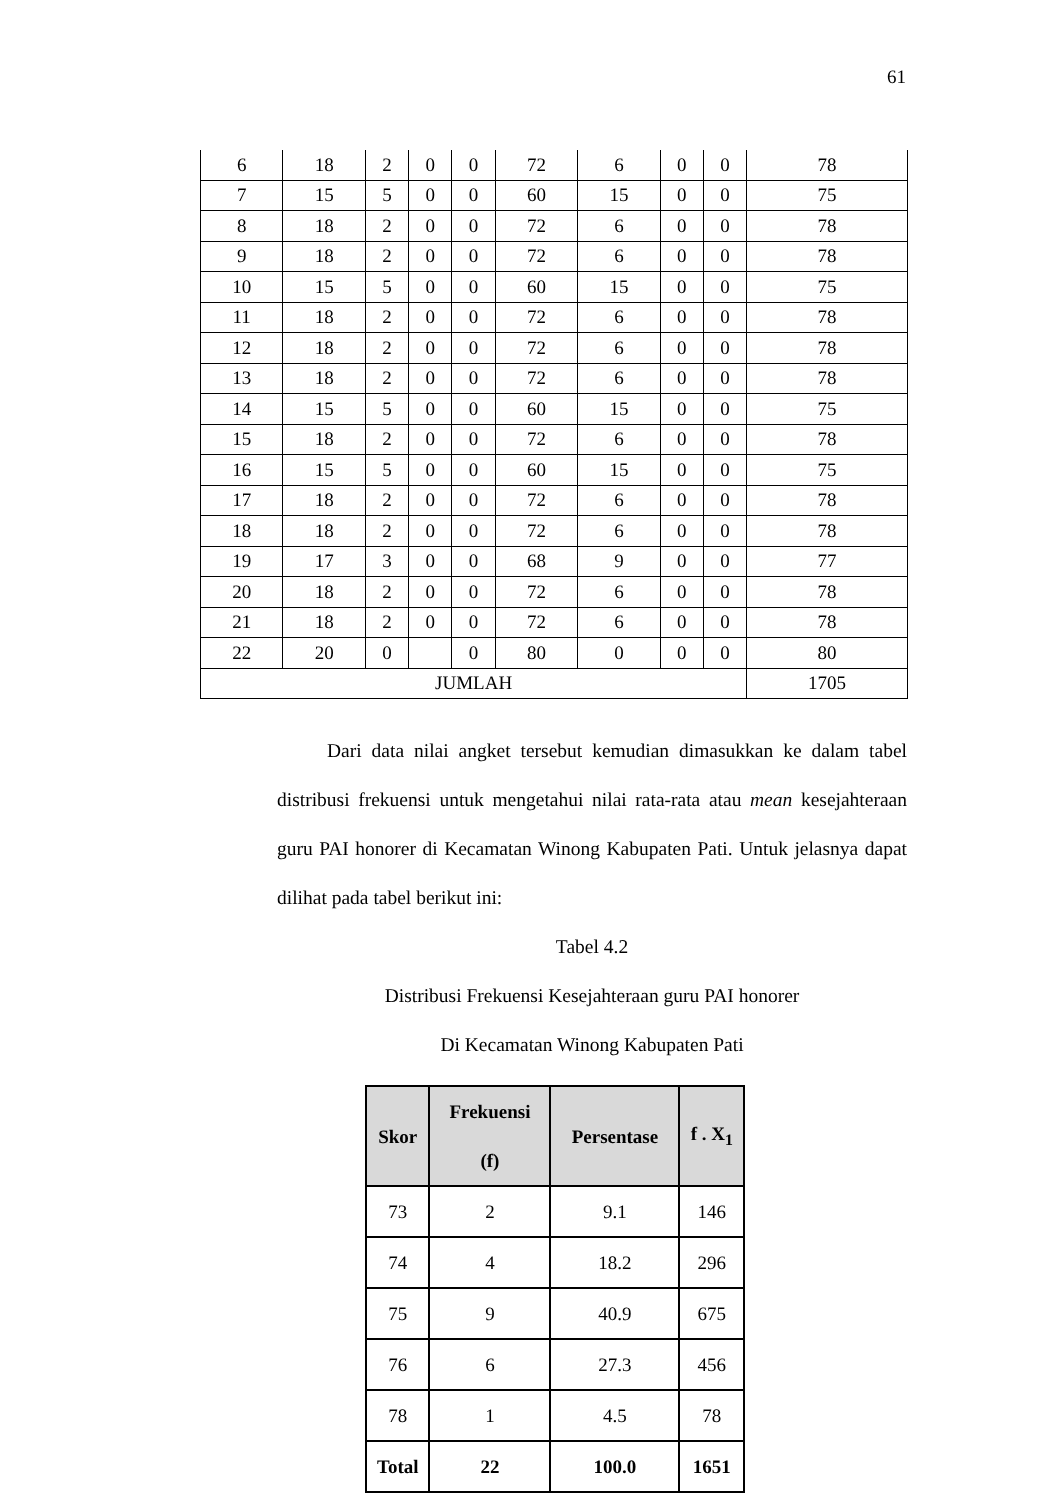61
| 6 | 18 | 2 | 0 | 0 | 72 | 6 | 0 | 0 | 78 |
| 7 | 15 | 5 | 0 | 0 | 60 | 15 | 0 | 0 | 75 |
| 8 | 18 | 2 | 0 | 0 | 72 | 6 | 0 | 0 | 78 |
| 9 | 18 | 2 | 0 | 0 | 72 | 6 | 0 | 0 | 78 |
| 10 | 15 | 5 | 0 | 0 | 60 | 15 | 0 | 0 | 75 |
| 11 | 18 | 2 | 0 | 0 | 72 | 6 | 0 | 0 | 78 |
| 12 | 18 | 2 | 0 | 0 | 72 | 6 | 0 | 0 | 78 |
| 13 | 18 | 2 | 0 | 0 | 72 | 6 | 0 | 0 | 78 |
| 14 | 15 | 5 | 0 | 0 | 60 | 15 | 0 | 0 | 75 |
| 15 | 18 | 2 | 0 | 0 | 72 | 6 | 0 | 0 | 78 |
| 16 | 15 | 5 | 0 | 0 | 60 | 15 | 0 | 0 | 75 |
| 17 | 18 | 2 | 0 | 0 | 72 | 6 | 0 | 0 | 78 |
| 18 | 18 | 2 | 0 | 0 | 72 | 6 | 0 | 0 | 78 |
| 19 | 17 | 3 | 0 | 0 | 68 | 9 | 0 | 0 | 77 |
| 20 | 18 | 2 | 0 | 0 | 72 | 6 | 0 | 0 | 78 |
| 21 | 18 | 2 | 0 | 0 | 72 | 6 | 0 | 0 | 78 |
| 22 | 20 | 0 | | 0 | 80 | 0 | 0 | 0 | 80 |
| JUMLAH | | | | | | | | | 1705 |
Dari data nilai angket tersebut kemudian dimasukkan ke dalam tabel distribusi frekuensi untuk mengetahui nilai rata-rata atau mean kesejahteraan guru PAI honorer di Kecamatan Winong Kabupaten Pati. Untuk jelasnya dapat dilihat pada tabel berikut ini:
Tabel 4.2
Distribusi Frekuensi Kesejahteraan guru PAI honorer
Di Kecamatan Winong Kabupaten Pati
| Skor | Frekuensi (f) | Persentase | f . X<sub>1</sub> |
| --- | --- | --- | --- |
| 73 | 2 | 9.1 | 146 |
| 74 | 4 | 18.2 | 296 |
| 75 | 9 | 40.9 | 675 |
| 76 | 6 | 27.3 | 456 |
| 78 | 1 | 4.5 | 78 |
| Total | 22 | 100.0 | 1651 |